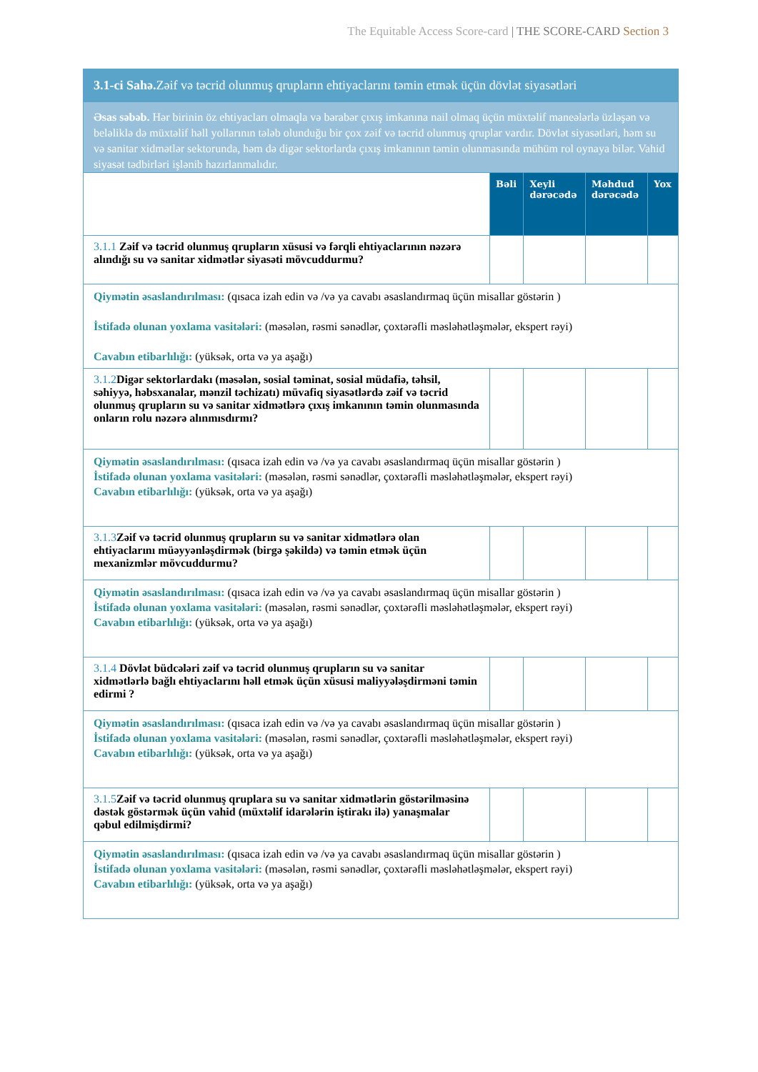The Equitable Access Score-card | THE SCORE-CARD Section 3
| 3.1-ci Sahə. Zəif və təcrid olunmuş qrupların ehtiyaclarını təmin etmək üçün dövlət siyasətləri | | | | |
| Əsas səbəb. Hər birinin öz ehtiyacları olmaqla və bərabər çıxış imkanına nail olmaq üçün müxtəlif maneələrlə üzləşən və beləliklə də müxtəlif həll yollarının tələb olunduğu bir çox zəif və təcrid olunmuş qruplar vardır. Dövlət siyasətləri, həm su və sanitar xidmətlər sektorunda, həm də digər sektorlarda çıxış imkanının təmin olunmasında mühüm rol oynaya bilər. Vahid siyasət tədbirləri işlənib hazırlanmalıdır. | | | | |
| | Bəli | Xeyli dərəcədə | Məhdud dərəcədə | Yox |
| 3.1.1 Zəif və təcrid olunmuş qrupların xüsusi və fərqli ehtiyaclarının nəzərə alındığı su və sanitar xidmətlər siyasəti mövcuddurmu? | | | | |
| Qiymətin əsaslandırılması: (qısaca izah edin və /və ya cavabı əsaslandırmaq üçün misallar göstərin ) İstifadə olunan yoxlama vasitələri: (məsələn, rəsmi sənədlər, çoxtərəfli məsləhətləşmələr, ekspert rəyi) Cavabın etibarlılığı: (yüksək, orta və ya aşağı) | | | | |
| 3.1.2 Digər sektorlardakı (məsələn, sosial təminat, sosial müdafiə, təhsil, səhiyyə, həbsxanalar, mənzil təchizatı) müvafiq siyasətlərdə zəif və təcrid olunmuş qrupların su və sanitar xidmətlərə çıxış imkanının təmin olunmasında onların rolu nəzərə alınmısdırmı? | | | | |
| Qiymətin əsaslandırılması: (qısaca izah edin və /və ya cavabı əsaslandırmaq üçün misallar göstərin ) İstifadə olunan yoxlama vasitələri: (məsələn, rəsmi sənədlər, çoxtərəfli məsləhətləşmələr, ekspert rəyi) Cavabın etibarlılığı: (yüksək, orta və ya aşağı) | | | | |
| 3.1.3 Zəif və təcrid olunmuş qrupların su və sanitar xidmətlərə olan ehtiyaclarını müəyyənləşdirmək (birgə şəkildə) və təmin etmək üçün mexanizmlər mövcuddurmu? | | | | |
| Qiymətin əsaslandırılması: (qısaca izah edin və /və ya cavabı əsaslandırmaq üçün misallar göstərin ) İstifadə olunan yoxlama vasitələri: (məsələn, rəsmi sənədlər, çoxtərəfli məsləhətləşmələr, ekspert rəyi) Cavabın etibarlılığı: (yüksək, orta və ya aşağı) | | | | |
| 3.1.4 Dövlət büdcələri zəif və təcrid olunmuş qrupların su və sanitar xidmətlərlə bağlı ehtiyaclarını həll etmək üçün xüsusi maliyyələşdirməni təmin edirmi ? | | | | |
| Qiymətin əsaslandırılması: (qısaca izah edin və /və ya cavabı əsaslandırmaq üçün misallar göstərin ) İstifadə olunan yoxlama vasitələri: (məsələn, rəsmi sənədlər, çoxtərəfli məsləhətləşmələr, ekspert rəyi) Cavabın etibarlılığı: (yüksək, orta və ya aşağı) | | | | |
| 3.1.5 Zəif və təcrid olunmuş qruplara su və sanitar xidmətlərin göstərilməsinə dəstək göstərmək üçün vahid (müxtəlif idarələrin iştirakı ilə) yanaşmalar qəbul edilmişdirmi? | | | | |
| Qiymətin əsaslandırılması: (qısaca izah edin və /və ya cavabı əsaslandırmaq üçün misallar göstərin ) İstifadə olunan yoxlama vasitələri: (məsələn, rəsmi sənədlər, çoxtərəfli məsləhətləşmələr, ekspert rəyi) Cavabın etibarlılığı: (yüksək, orta və ya aşağı) | | | | |